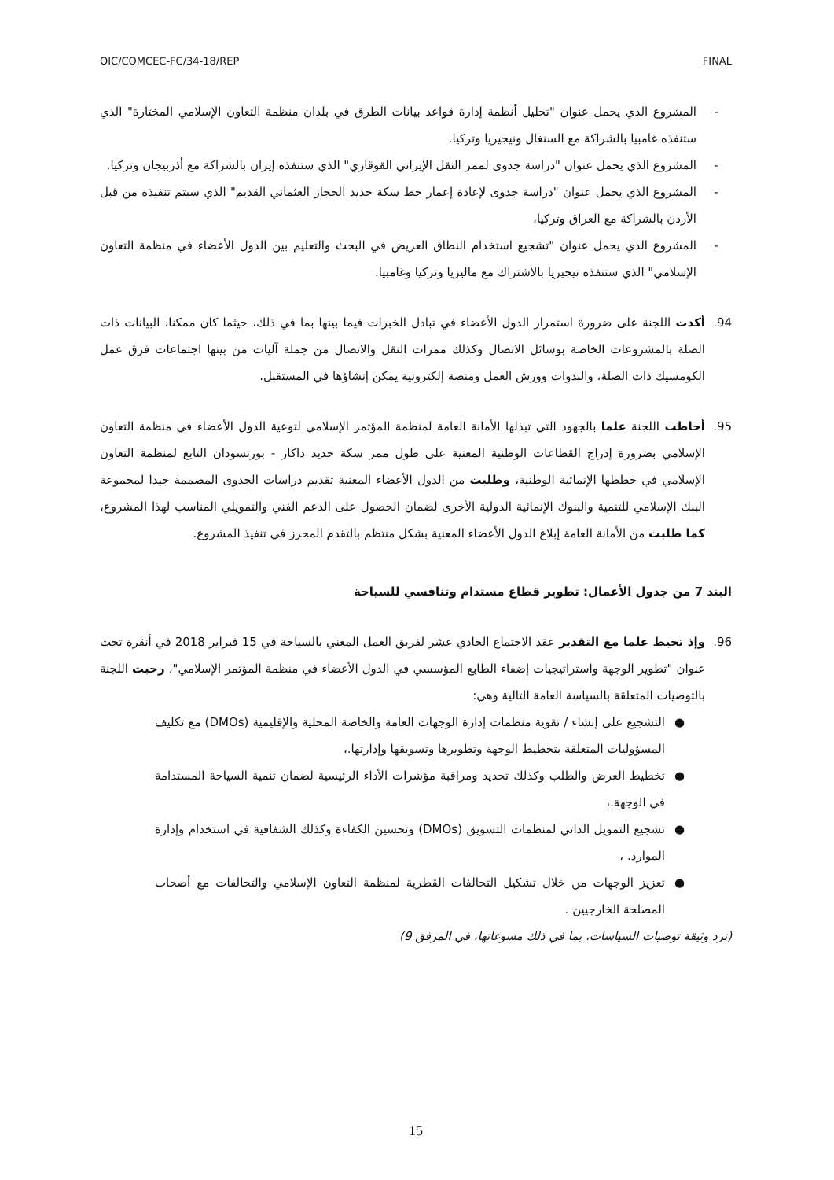OIC/COMCEC-FC/34-18/REP FINAL
- المشروع الذي يحمل عنوان "تحليل أنظمة إدارة قواعد بيانات الطرق في بلدان منظمة التعاون الإسلامي المختارة" الذي ستنفذه غامبيا بالشراكة مع السنغال ونيجيريا وتركيا.
- المشروع الذي يحمل عنوان "دراسة جدوى لممر النقل الإيراني القوقازي" الذي ستنفذه إيران بالشراكة مع أذربيجان وتركيا.
- المشروع الذي يحمل عنوان "دراسة جدوى لإعادة إعمار خط سكة حديد الحجاز العثماني القديم" الذي سيتم تنفيذه من قبل الأردن بالشراكة مع العراق وتركيا،
- المشروع الذي يحمل عنوان "تشجيع استخدام النطاق العريض في البحث والتعليم بين الدول الأعضاء في منظمة التعاون الإسلامي" الذي ستنفذه نيجيريا بالاشتراك مع ماليزيا وتركيا وغامبيا.
94. أكدت اللجنة على ضرورة استمرار الدول الأعضاء في تبادل الخبرات فيما بينها بما في ذلك، حيثما كان ممكنا، البيانات ذات الصلة بالمشروعات الخاصة بوسائل الاتصال وكذلك ممرات النقل والاتصال من جملة آليات من بينها اجتماعات فرق عمل الكومسيك ذات الصلة، والندوات وورش العمل ومنصة إلكترونية يمكن إنشاؤها في المستقبل.
95. أحاطت اللجنة علما بالجهود التي تبذلها الأمانة العامة لمنظمة المؤتمر الإسلامي لتوعية الدول الأعضاء في منظمة التعاون الإسلامي بضرورة إدراج القطاعات الوطنية المعنية على طول ممر سكة حديد داكار - بورتسودان التابع لمنظمة التعاون الإسلامي في خططها الإنمائية الوطنية، وطلبت من الدول الأعضاء المعنية تقديم دراسات الجدوى المصممة جيدا لمجموعة البنك الإسلامي للتنمية والبنوك الإنمائية الدولية الأخرى لضمان الحصول على الدعم الفني والتمويلي المناسب لهذا المشروع، كما طلبت من الأمانة العامة إبلاغ الدول الأعضاء المعنية بشكل منتظم بالتقدم المحرز في تنفيذ المشروع.
البند 7 من جدول الأعمال: تطوير قطاع مستدام وتنافسي للسياحة
96. وإذ تحيط علما مع التقدير عقد الاجتماع الحادي عشر لفريق العمل المعني بالسياحة في 15 فبراير 2018 في أنقرة تحت عنوان "تطوير الوجهة واستراتيجيات إضفاء الطابع المؤسسي في الدول الأعضاء في منظمة المؤتمر الإسلامي"، رحبت اللجنة بالتوصيات المتعلقة بالسياسة العامة التالية وهي:
● التشجيع على إنشاء / تقوية منظمات إدارة الوجهات العامة والخاصة المحلية والإقليمية (DMOs) مع تكليف المسؤوليات المتعلقة بتخطيط الوجهة وتطويرها وتسويقها وإدارتها.،
● تخطيط العرض والطلب وكذلك تحديد ومراقبة مؤشرات الأداء الرئيسية لضمان تنمية السياحة المستدامة في الوجهة.،
● تشجيع التمويل الذاتي لمنظمات التسويق (DMOs) وتحسين الكفاءة وكذلك الشفافية في استخدام وإدارة الموارد. ،
● تعزيز الوجهات من خلال تشكيل التحالفات القطرية لمنظمة التعاون الإسلامي والتحالفات مع أصحاب المصلحة الخارجيين .
(ترد وثيقة توصيات السياسات، بما في ذلك مسوغاتها، في المرفق 9)
15